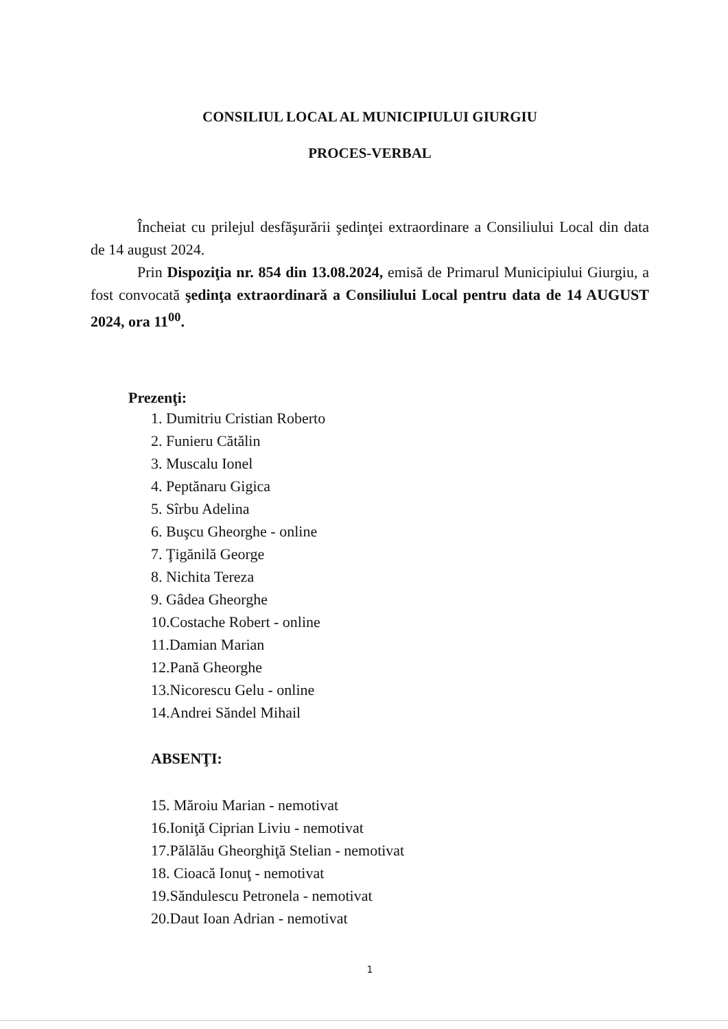CONSILIUL LOCAL AL MUNICIPIULUI GIURGIU
PROCES-VERBAL
Încheiat cu prilejul desfăşurării şedinţei extraordinare a Consiliului Local din data de 14 august 2024.
Prin Dispoziţia nr. 854 din 13.08.2024, emisă de Primarul Municipiului Giurgiu, a fost convocată şedinţa extraordinară a Consiliului Local pentru data de 14 AUGUST 2024, ora 11<sup>00</sup>.
Prezenţi:
1. Dumitriu Cristian Roberto
2. Funieru Cătălin
3. Muscalu Ionel
4. Peptănaru Gigica
5. Sîrbu Adelina
6. Buşcu Gheorghe - online
7. Ţigănilă George
8. Nichita Tereza
9. Gâdea Gheorghe
10.Costache Robert - online
11.Damian Marian
12.Pană Gheorghe
13.Nicorescu Gelu - online
14.Andrei Săndel Mihail
ABSENŢI:
15. Măroiu Marian - nemotivat
16.Ioniţă Ciprian Liviu - nemotivat
17.Pălălău Gheorghiţă Stelian - nemotivat
18. Cioacă Ionuţ - nemotivat
19.Săndulescu Petronela - nemotivat
20.Daut Ioan Adrian - nemotivat
1